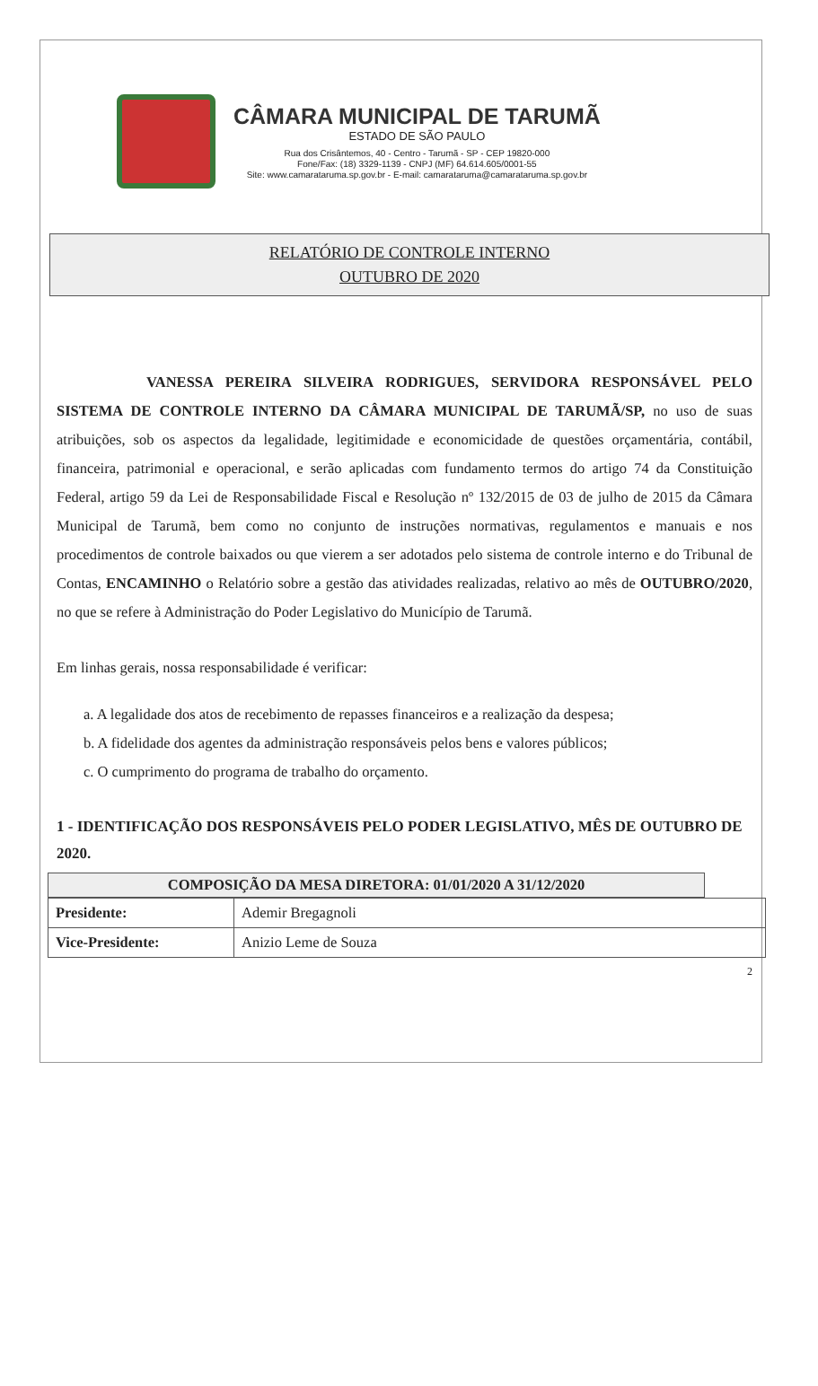CÂMARA MUNICIPAL DE TARUMÃ
ESTADO DE SÃO PAULO
Rua dos Crisântemos, 40 - Centro - Tarumã - SP - CEP 19820-000
Fone/Fax: (18) 3329-1139 - CNPJ (MF) 64.614.605/0001-55
Site: www.camarataruma.sp.gov.br - E-mail: camarataruma@camarataruma.sp.gov.br
RELATÓRIO DE CONTROLE INTERNO
OUTUBRO DE 2020
VANESSA PEREIRA SILVEIRA RODRIGUES, SERVIDORA RESPONSÁVEL PELO SISTEMA DE CONTROLE INTERNO DA CÂMARA MUNICIPAL DE TARUMÃ/SP, no uso de suas atribuições, sob os aspectos da legalidade, legitimidade e economicidade de questões orçamentária, contábil, financeira, patrimonial e operacional, e serão aplicadas com fundamento termos do artigo 74 da Constituição Federal, artigo 59 da Lei de Responsabilidade Fiscal e Resolução nº 132/2015 de 03 de julho de 2015 da Câmara Municipal de Tarumã, bem como no conjunto de instruções normativas, regulamentos e manuais e nos procedimentos de controle baixados ou que vierem a ser adotados pelo sistema de controle interno e do Tribunal de Contas, ENCAMINHO o Relatório sobre a gestão das atividades realizadas, relativo ao mês de OUTUBRO/2020, no que se refere à Administração do Poder Legislativo do Município de Tarumã.
Em linhas gerais, nossa responsabilidade é verificar:
a. A legalidade dos atos de recebimento de repasses financeiros e a realização da despesa;
b. A fidelidade dos agentes da administração responsáveis pelos bens e valores públicos;
c. O cumprimento do programa de trabalho do orçamento.
1 - IDENTIFICAÇÃO DOS RESPONSÁVEIS PELO PODER LEGISLATIVO, MÊS DE OUTUBRO DE 2020.
COMPOSIÇÃO DA MESA DIRETORA: 01/01/2020 A 31/12/2020
| Presidente: | Ademir Bregagnoli |
| Vice-Presidente: | Anizio Leme de Souza |
2